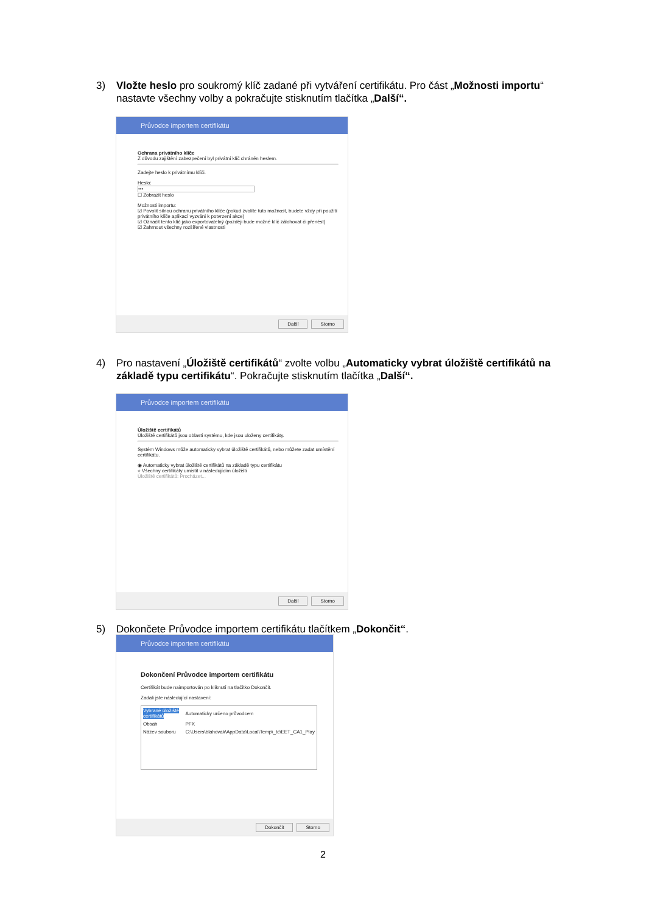3)
Vložte heslo pro soukromý klíč zadané při vytváření certifikátu. Pro část „Možnosti importu“ nastavte všechny volby a pokračujte stisknutím tlačítka „Další“.
Průvodce importem certifikátu
Ochrana privátního klíče
Z důvodu zajištění zabezpečení byl privátní klíč chráněn heslem.
Zadejte heslo k privátnímu klíči.
Heslo:
•••
☐ Zobrazit heslo
Možnosti importu:
☑ Povolit silnou ochranu privátního klíče (pokud zvolíte tuto možnost, budete vždy při použití privátního klíče aplikací vyzváni k potvrzení akce)
☑ Označit tento klíč jako exportovatelný (později bude možné klíč zálohovat či přenést)
☑ Zahrnout všechny rozšířené vlastnosti
Další Storno
4)
Pro nastavení „Úložiště certifikátů“ zvolte volbu „Automaticky vybrat úložiště certifikátů na základě typu certifikátu“. Pokračujte stisknutím tlačítka „Další“.
Průvodce importem certifikátu
Úložiště certifikátů
Úložiště certifikátů jsou oblasti systému, kde jsou uloženy certifikáty.
Systém Windows může automaticky vybrat úložiště certifikátů, nebo můžete zadat umístění certifikátu.
◉ Automaticky vybrat úložiště certifikátů na základě typu certifikátu
○ Všechny certifikáty umístit v následujícím úložišti
Úložiště certifikátů: Procházet...
Další Storno
5)
Dokončete Průvodce importem certifikátu tlačítkem „Dokončit“.
Průvodce importem certifikátu
Dokončení Průvodce importem certifikátu
Certifikát bude naimportován po kliknutí na tlačítko Dokončit.
Zadali jste následující nastavení:
| Vybrané úložiště certifikátů | Automaticky určeno průvodcem |
| Obsah | PFX |
| Název souboru | C:\Users\blahovak\AppData\Local\Temp\_tc\EET_CA1_Play |
Dokončit Storno
2